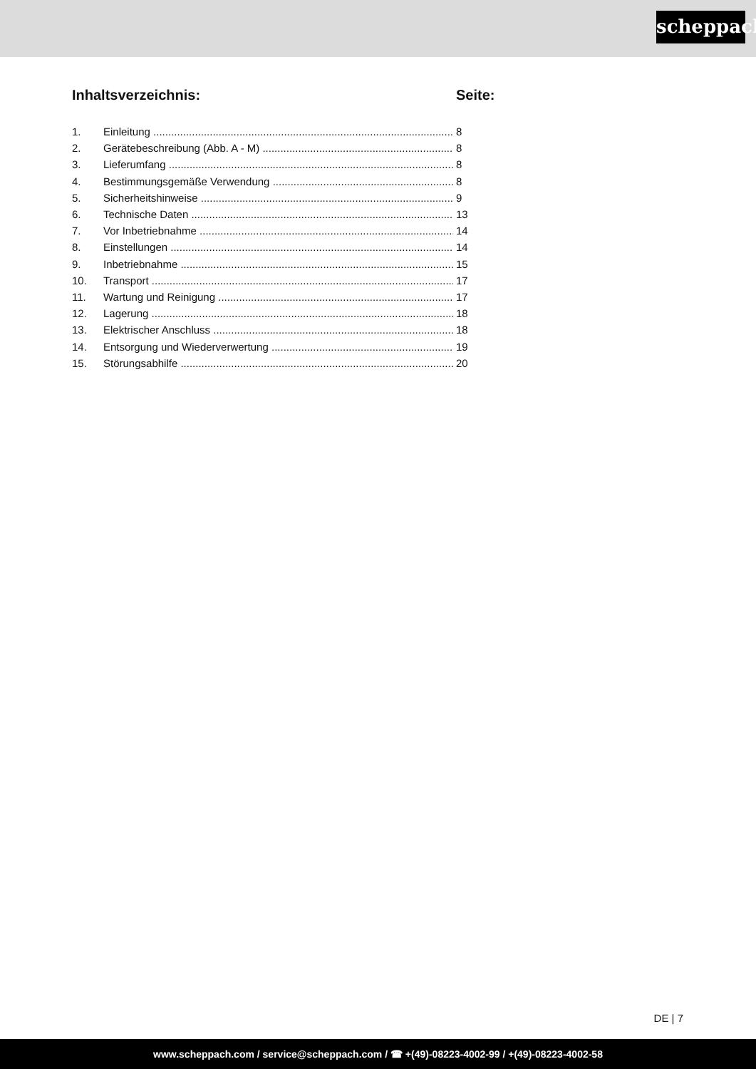scheppach
Inhaltsverzeichnis: Seite:
1. Einleitung 8
2. Gerätebeschreibung (Abb. A - M) 8
3. Lieferumfang 8
4. Bestimmungsgemäße Verwendung 8
5. Sicherheitshinweise 9
6. Technische Daten 13
7. Vor Inbetriebnahme 14
8. Einstellungen 14
9. Inbetriebnahme 15
10. Transport 17
11. Wartung und Reinigung 17
12. Lagerung 18
13. Elektrischer Anschluss 18
14. Entsorgung und Wiederverwertung 19
15. Störungsabhilfe 20
DE | 7
www.scheppach.com / service@scheppach.com / ☎ +(49)-08223-4002-99 / +(49)-08223-4002-58